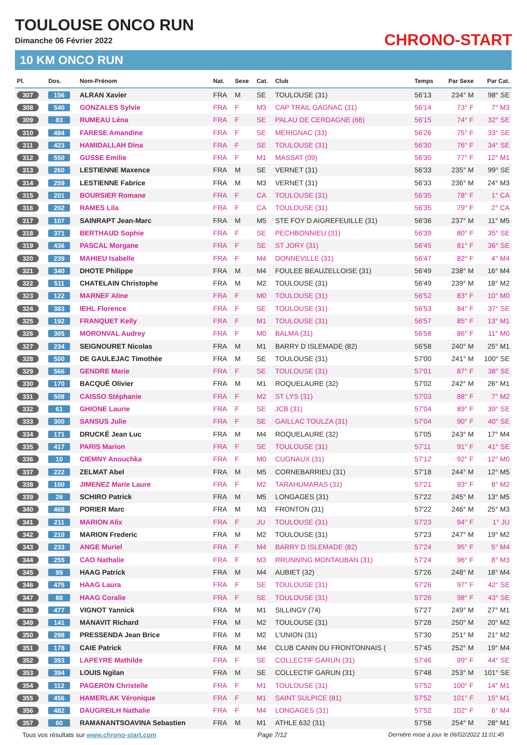TOULOUSE ONCO RUN
Dimanche 06 Février 2022
10 KM ONCO RUN
CHRONO-START
| Pl. | Dos. | Nom-Prénom | Nat. | Sexe | Cat. | Club | Temps | Par Sexe | Par Cat. |
| --- | --- | --- | --- | --- | --- | --- | --- | --- | --- |
| 307 | 156 | ALRAN Xavier | FRA | M | SE | TOULOUSE (31) | 56'13 | 234° M | 98° SE |
| 308 | 540 | GONZALES Sylvie | FRA | F | M3 | CAP TRAIL GAGNAC (31) | 56'14 | 73° F | 7° M3 |
| 309 | 83 | RUMEAU Léna | FRA | F | SE | PALAU DE CERDAGNE (66) | 56'15 | 74° F | 32° SE |
| 310 | 484 | FARESE Amandine | FRA | F | SE | MÉRIGNAC (33) | 56'26 | 75° F | 33° SE |
| 311 | 423 | HAMIDALLAH Dina | FRA | F | SE | TOULOUSE (31) | 56'30 | 76° F | 34° SE |
| 312 | 550 | GUSSE Emilie | FRA | F | M1 | MASSAT (09) | 56'30 | 77° F | 12° M1 |
| 313 | 260 | LESTIENNE Maxence | FRA | M | SE | VERNET (31) | 56'33 | 235° M | 99° SE |
| 314 | 259 | LESTIENNE Fabrice | FRA | M | M3 | VERNET (31) | 56'33 | 236° M | 24° M3 |
| 315 | 201 | BOURSIER Romane | FRA | F | CA | TOULOUSE (31) | 56'35 | 78° F | 1° CA |
| 316 | 202 | RAMES Lila | FRA | F | CA | TOULOUSE (31) | 56'35 | 79° F | 2° CA |
| 317 | 107 | SAINRAPT Jean-Marc | FRA | M | M5 | STE FOY D AIGREFEUILLE (31) | 56'36 | 237° M | 11° M5 |
| 318 | 371 | BERTHAUD Sophie | FRA | F | SE | PECHBONNIEU (31) | 56'39 | 80° F | 35° SE |
| 319 | 436 | PASCAL Morgane | FRA | F | SE | ST JORY (31) | 56'45 | 81° F | 36° SE |
| 320 | 239 | MAHIEU Isabelle | FRA | F | M4 | DONNEVILLE (31) | 56'47 | 82° F | 4° M4 |
| 321 | 340 | DHOTE Philippe | FRA | M | M4 | FOULEE BEAUZELLOISE (31) | 56'49 | 238° M | 16° M4 |
| 322 | 511 | CHATELAIN Christophe | FRA | M | M2 | TOULOUSE (31) | 56'49 | 239° M | 18° M2 |
| 323 | 122 | MARNEF Aline | FRA | F | M0 | TOULOUSE (31) | 56'52 | 83° F | 10° M0 |
| 324 | 383 | IEHL Florence | FRA | F | SE | TOULOUSE (31) | 56'53 | 84° F | 37° SE |
| 325 | 192 | FRANQUET Kelly | FRA | F | M1 | TOULOUSE (31) | 56'57 | 85° F | 13° M1 |
| 326 | 305 | MORONVAL Audrey | FRA | F | M0 | BALMA (31) | 56'58 | 86° F | 11° M0 |
| 327 | 234 | SEIGNOURET Nicolas | FRA | M | M1 | BARRY D ISLEMADE (82) | 56'58 | 240° M | 25° M1 |
| 328 | 500 | DE GAULEJAC Timothée | FRA | M | SE | TOULOUSE (31) | 57'00 | 241° M | 100° SE |
| 329 | 566 | GENDRE Marie | FRA | F | SE | TOULOUSE (31) | 57'01 | 87° F | 38° SE |
| 330 | 170 | BACQUÉ Olivier | FRA | M | M1 | ROQUELAURE (32) | 57'02 | 242° M | 26° M1 |
| 331 | 508 | CAISSO Stéphanie | FRA | F | M2 | ST LYS (31) | 57'03 | 88° F | 7° M2 |
| 332 | 61 | GHIONE Laurie | FRA | F | SE | JCB (31) | 57'04 | 89° F | 39° SE |
| 333 | 300 | SANSUS Julie | FRA | F | SE | GAILLAC TOULZA (31) | 57'04 | 90° F | 40° SE |
| 334 | 171 | DRUCKÉ Jean Luc | FRA | M | M4 | ROQUELAURE (32) | 57'05 | 243° M | 17° M4 |
| 335 | 417 | PARIS Marion | FRA | F | SE | TOULOUSE (31) | 57'11 | 91° F | 41° SE |
| 336 | 10 | CIEMNY Anouchka | FRA | F | M0 | CUGNAUX (31) | 57'12 | 92° F | 12° M0 |
| 337 | 222 | ZELMAT Abel | FRA | M | M5 | CORNEBARRIEU (31) | 57'18 | 244° M | 12° M5 |
| 338 | 100 | JIMENEZ Marie Laure | FRA | F | M2 | TARAHUMARAS (31) | 57'21 | 93° F | 8° M2 |
| 339 | 26 | SCHIRO Patrick | FRA | M | M5 | LONGAGES (31) | 57'22 | 245° M | 13° M5 |
| 340 | 468 | PORIER Marc | FRA | M | M3 | FRONTON (31) | 57'22 | 246° M | 25° M3 |
| 341 | 211 | MARION Alix | FRA | F | JU | TOULOUSE (31) | 57'23 | 94° F | 1° JU |
| 342 | 210 | MARION Frederic | FRA | M | M2 | TOULOUSE (31) | 57'23 | 247° M | 19° M2 |
| 343 | 233 | ANGE Muriel | FRA | F | M4 | BARRY D ISLEMADE (82) | 57'24 | 95° F | 5° M4 |
| 344 | 255 | CAO Nathalie | FRA | F | M3 | RRUNNING MONTAUBAN (31) | 57'24 | 96° F | 8° M3 |
| 345 | 99 | HAAG Patrick | FRA | M | M4 | AUBIET (32) | 57'26 | 248° M | 18° M4 |
| 346 | 475 | HAAG Laura | FRA | F | SE | TOULOUSE (31) | 57'26 | 97° F | 42° SE |
| 347 | 88 | HAAG Coralie | FRA | F | SE | TOULOUSE (31) | 57'26 | 98° F | 43° SE |
| 348 | 477 | VIGNOT Yannick | FRA | M | M1 | SILLINGY (74) | 57'27 | 249° M | 27° M1 |
| 349 | 141 | MANAVIT Richard | FRA | M | M2 | TOULOUSE (31) | 57'28 | 250° M | 20° M2 |
| 350 | 298 | PRESSENDA Jean Brice | FRA | M | M2 | L'UNION (31) | 57'30 | 251° M | 21° M2 |
| 351 | 178 | CAIE Patrick | FRA | M | M4 | CLUB CANIN DU FRONTONNAIS ( | 57'45 | 252° M | 19° M4 |
| 352 | 393 | LAPEYRE Mathilde | FRA | F | SE | COLLECTIF GARUN (31) | 57'46 | 99° F | 44° SE |
| 353 | 394 | LOUIS Ngilan | FRA | M | SE | COLLECTIF GARUN (31) | 57'48 | 253° M | 101° SE |
| 354 | 112 | PAGERON Christelle | FRA | F | M1 | TOULOUSE (31) | 57'52 | 100° F | 14° M1 |
| 355 | 456 | HAMERLAK Véronique | FRA | F | M1 | SAINT SULPICE (81) | 57'52 | 101° F | 15° M1 |
| 356 | 482 | DAUGREILH Nathalie | FRA | F | M4 | LONGAGES (31) | 57'52 | 102° F | 6° M4 |
| 357 | 60 | RAMANANTSOAVINA Sebastien | FRA | M | M1 | ATHLE 632 (31) | 57'58 | 254° M | 28° M1 |
Tous vos résultats sur www.chrono-start.com Page 7/12 Dernière mise à jour le 06/02/2022 11:01:45